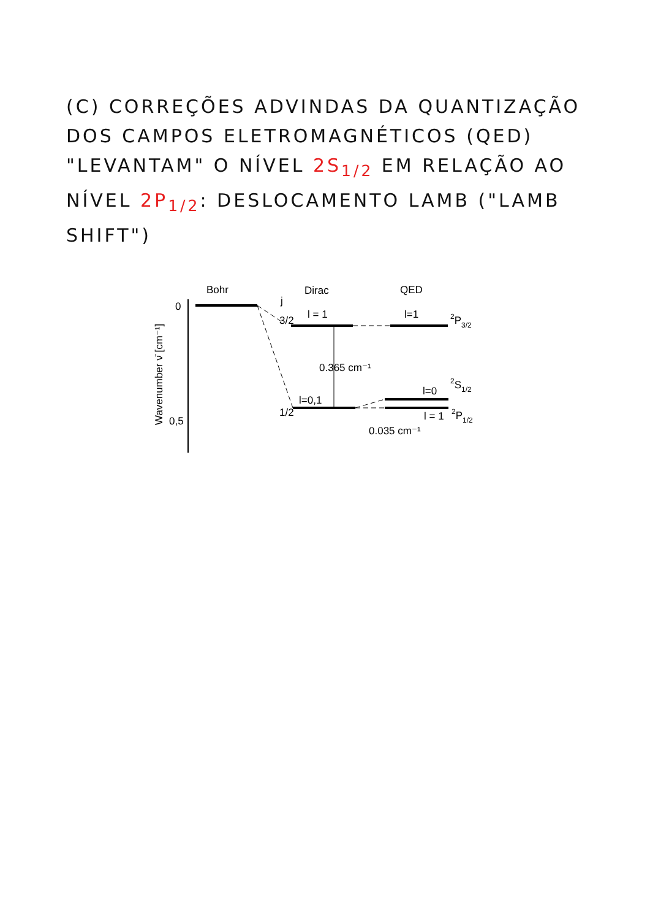(C) CORREÇÕES ADVINDAS DA QUANTIZAÇÃO DOS CAMPOS ELETROMAGNÉTICOS (QED) "LEVANTAM" O NÍVEL 2S<sub>1/2</sub> EM RELAÇÃO AO NÍVEL 2P<sub>1/2</sub>: DESLOCAMENTO LAMB ("LAMB SHIFT")
Bohr
Dirac
QED
Wavenumber ν̄ [cm⁻¹]
0
0,5
j
3/2
1/2
l = 1
l=1
0.365 cm⁻¹
l=0,1
l=0
l = 1
0.035 cm⁻¹
2P3/2
2S1/2
2P1/2